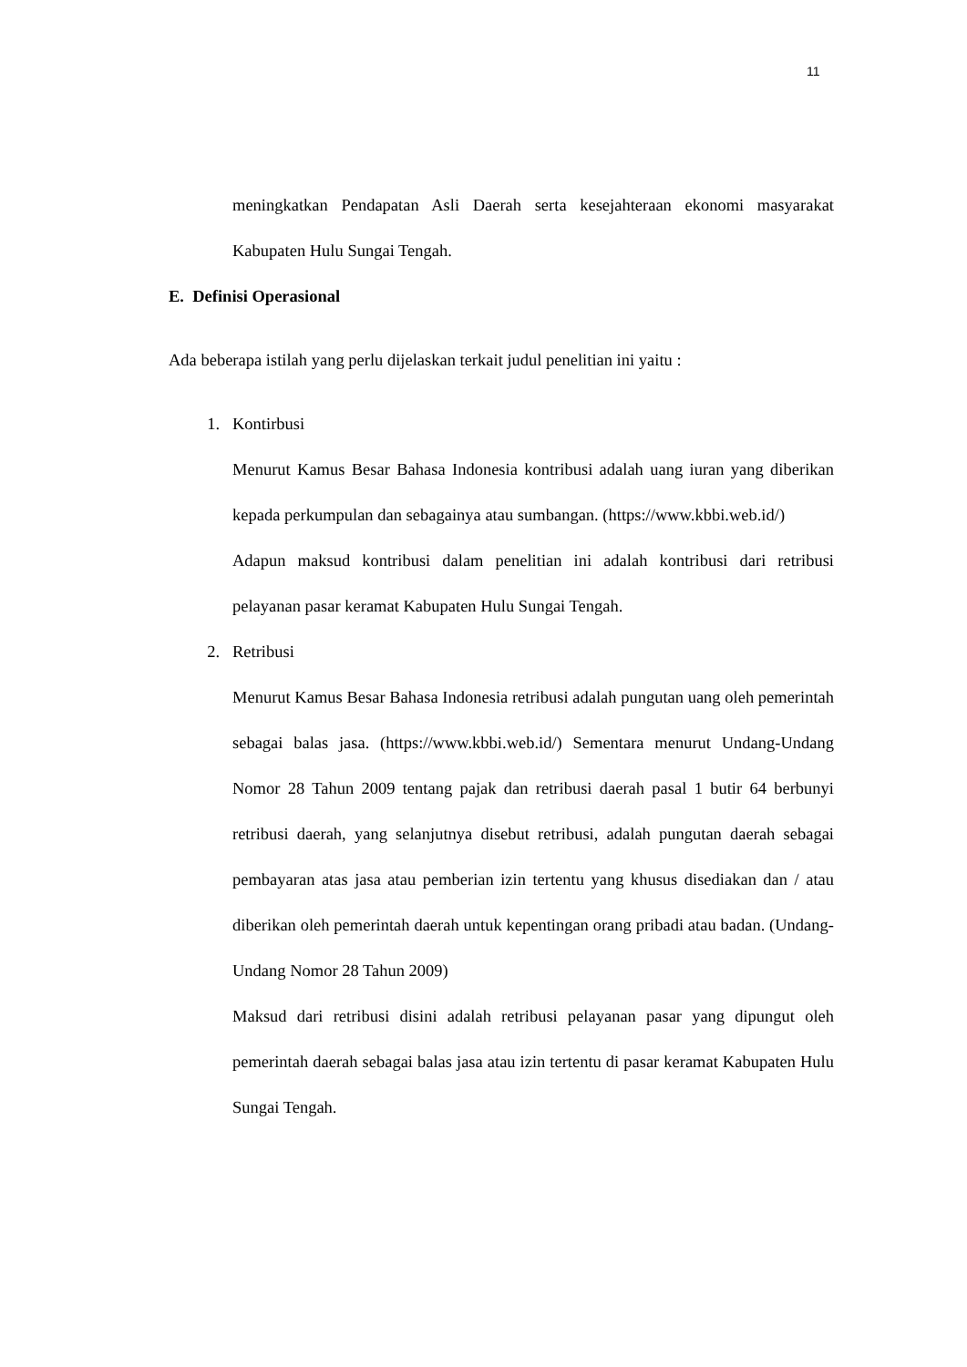11
meningkatkan Pendapatan Asli Daerah serta kesejahteraan ekonomi masyarakat Kabupaten Hulu Sungai Tengah.
E. Definisi Operasional
Ada beberapa istilah yang perlu dijelaskan terkait judul penelitian ini yaitu :
1. Kontirbusi
Menurut Kamus Besar Bahasa Indonesia kontribusi adalah uang iuran yang diberikan kepada perkumpulan dan sebagainya atau sumbangan. (https://www.kbbi.web.id/)
Adapun maksud kontribusi dalam penelitian ini adalah kontribusi dari retribusi pelayanan pasar keramat Kabupaten Hulu Sungai Tengah.
2. Retribusi
Menurut Kamus Besar Bahasa Indonesia retribusi adalah pungutan uang oleh pemerintah sebagai balas jasa. (https://www.kbbi.web.id/) Sementara menurut Undang-Undang Nomor 28 Tahun 2009 tentang pajak dan retribusi daerah pasal 1 butir 64 berbunyi retribusi daerah, yang selanjutnya disebut retribusi, adalah pungutan daerah sebagai pembayaran atas jasa atau pemberian izin tertentu yang khusus disediakan dan / atau diberikan oleh pemerintah daerah untuk kepentingan orang pribadi atau badan. (Undang-Undang Nomor 28 Tahun 2009)
Maksud dari retribusi disini adalah retribusi pelayanan pasar yang dipungut oleh pemerintah daerah sebagai balas jasa atau izin tertentu di pasar keramat Kabupaten Hulu Sungai Tengah.